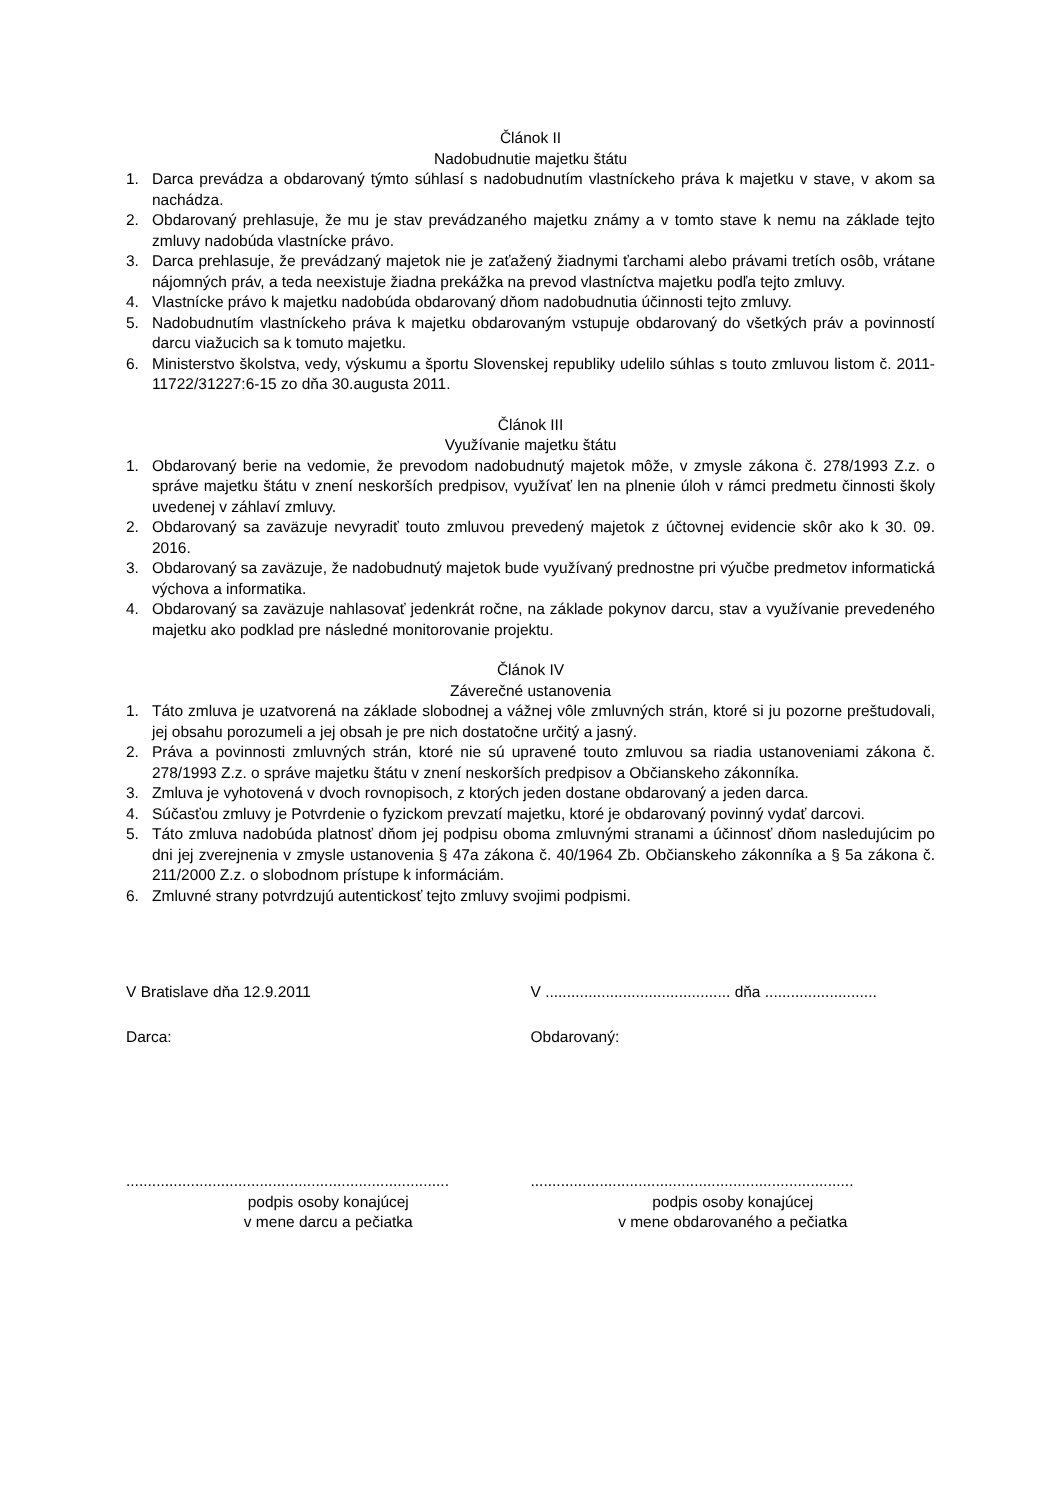Článok II
Nadobudnutie majetku štátu
1. Darca prevádza a obdarovaný týmto súhlasí s nadobudnutím vlastníckeho práva k majetku v stave, v akom sa nachádza.
2. Obdarovaný prehlasuje, že mu je stav prevádzaného majetku známy a v tomto stave k nemu na základe tejto zmluvy nadobúda vlastnícke právo.
3. Darca prehlasuje, že prevádzaný majetok nie je zaťažený žiadnymi ťarchami alebo právami tretích osôb, vrátane nájomných práv, a teda neexistuje žiadna prekážka na prevod vlastníctva majetku podľa tejto zmluvy.
4. Vlastnícke právo k majetku nadobúda obdarovaný dňom nadobudnutia účinnosti tejto zmluvy.
5. Nadobudnutím vlastníckeho práva k majetku obdarovaným vstupuje obdarovaný do všetkých práv a povinností darcu viažucich sa k tomuto majetku.
6. Ministerstvo školstva, vedy, výskumu a športu Slovenskej republiky udelilo súhlas s touto zmluvou listom č. 2011-11722/31227:6-15 zo dňa 30.augusta 2011.
Článok III
Využívanie majetku štátu
1. Obdarovaný berie na vedomie, že prevodom nadobudnutý majetok môže, v zmysle zákona č. 278/1993 Z.z. o správe majetku štátu v znení neskorších predpisov, využívať len na plnenie úloh v rámci predmetu činnosti školy uvedenej v záhlaví zmluvy.
2. Obdarovaný sa zaväzuje nevyradiť touto zmluvou prevedený majetok z účtovnej evidencie skôr ako k 30. 09. 2016.
3. Obdarovaný sa zaväzuje, že nadobudnutý majetok bude využívaný prednostne pri výučbe predmetov informatická výchova a informatika.
4. Obdarovaný sa zaväzuje nahlasovať jedenkrát ročne, na základe pokynov darcu, stav a využívanie prevedeného majetku ako podklad pre následné monitorovanie projektu.
Článok IV
Záverečné ustanovenia
1. Táto zmluva je uzatvorená na základe slobodnej a vážnej vôle zmluvných strán, ktoré si ju pozorne preštudovali, jej obsahu porozumeli a jej obsah je pre nich dostatočne určitý a jasný.
2. Práva a povinnosti zmluvných strán, ktoré nie sú upravené touto zmluvou sa riadia ustanoveniami zákona č. 278/1993 Z.z. o správe majetku štátu v znení neskorších predpisov a Občianskeho zákonníka.
3. Zmluva je vyhotovená v dvoch rovnopisoch, z ktorých jeden dostane obdarovaný a jeden darca.
4. Súčasťou zmluvy je Potvrdenie o fyzickom prevzatí majetku, ktoré je obdarovaný povinný vydať darcovi.
5. Táto zmluva nadobúda platnosť dňom jej podpisu oboma zmluvnými stranami a účinnosť dňom nasledujúcim po dni jej zverejnenia v zmysle ustanovenia § 47a zákona č. 40/1964 Zb. Občianskeho zákonníka a § 5a zákona č. 211/2000 Z.z. o slobodnom prístupe k informáciám.
6. Zmluvné strany potvrdzujú autentickosť tejto zmluvy svojimi podpismi.
V Bratislave dňa 12.9.2011 V ........................................... dňa ..........................
Darca: Obdarovaný:
...........................................................................
podpis osoby konajúcej
v mene darcu a pečiatka
...........................................................................
podpis osoby konajúcej
v mene obdarovaného a pečiatka